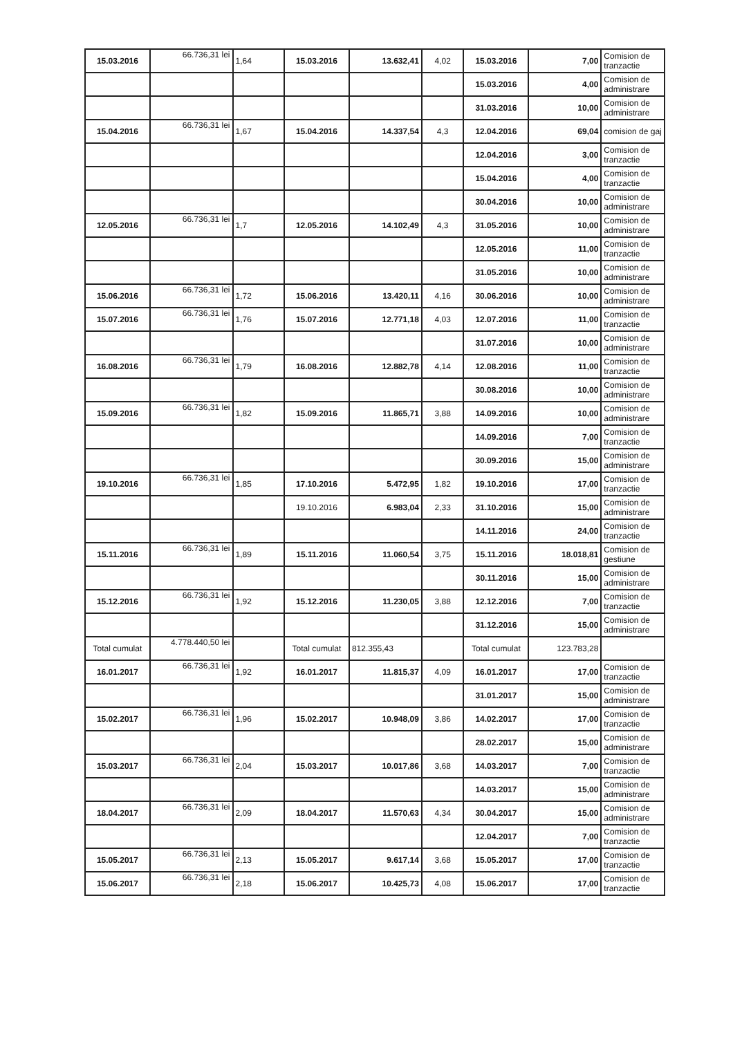| 15.03.2016 | 66.736,31 lei | 1,64 | 15.03.2016 | 13.632,41 | 4,02 | 15.03.2016 | 7,00 | Comision de tranzactie |
| | | | | | | 15.03.2016 | 4,00 | Comision de administrare |
| | | | | | | 31.03.2016 | 10,00 | Comision de administrare |
| 15.04.2016 | 66.736,31 lei | 1,67 | 15.04.2016 | 14.337,54 | 4,3 | 12.04.2016 | 69,04 | comision de gaj |
| | | | | | | 12.04.2016 | 3,00 | Comision de tranzactie |
| | | | | | | 15.04.2016 | 4,00 | Comision de tranzactie |
| | | | | | | 30.04.2016 | 10,00 | Comision de administrare |
| 12.05.2016 | 66.736,31 lei | 1,7 | 12.05.2016 | 14.102,49 | 4,3 | 31.05.2016 | 10,00 | Comision de administrare |
| | | | | | | 12.05.2016 | 11,00 | Comision de tranzactie |
| | | | | | | 31.05.2016 | 10,00 | Comision de administrare |
| 15.06.2016 | 66.736,31 lei | 1,72 | 15.06.2016 | 13.420,11 | 4,16 | 30.06.2016 | 10,00 | Comision de administrare |
| 15.07.2016 | 66.736,31 lei | 1,76 | 15.07.2016 | 12.771,18 | 4,03 | 12.07.2016 | 11,00 | Comision de tranzactie |
| | | | | | | 31.07.2016 | 10,00 | Comision de administrare |
| 16.08.2016 | 66.736,31 lei | 1,79 | 16.08.2016 | 12.882,78 | 4,14 | 12.08.2016 | 11,00 | Comision de tranzactie |
| | | | | | | 30.08.2016 | 10,00 | Comision de administrare |
| 15.09.2016 | 66.736,31 lei | 1,82 | 15.09.2016 | 11.865,71 | 3,88 | 14.09.2016 | 10,00 | Comision de administrare |
| | | | | | | 14.09.2016 | 7,00 | Comision de tranzactie |
| | | | | | | 30.09.2016 | 15,00 | Comision de administrare |
| 19.10.2016 | 66.736,31 lei | 1,85 | 17.10.2016 | 5.472,95 | 1,82 | 19.10.2016 | 17,00 | Comision de tranzactie |
| | | | 19.10.2016 | 6.983,04 | 2,33 | 31.10.2016 | 15,00 | Comision de administrare |
| | | | | | | 14.11.2016 | 24,00 | Comision de tranzactie |
| 15.11.2016 | 66.736,31 lei | 1,89 | 15.11.2016 | 11.060,54 | 3,75 | 15.11.2016 | 18.018,81 | Comision de gestiune |
| | | | | | | 30.11.2016 | 15,00 | Comision de administrare |
| 15.12.2016 | 66.736,31 lei | 1,92 | 15.12.2016 | 11.230,05 | 3,88 | 12.12.2016 | 7,00 | Comision de tranzactie |
| | | | | | | 31.12.2016 | 15,00 | Comision de administrare |
| Total cumulat | 4.778.440,50 lei | | Total cumulat | 812.355,43 | | Total cumulat | 123.783,28 | |
| 16.01.2017 | 66.736,31 lei | 1,92 | 16.01.2017 | 11.815,37 | 4,09 | 16.01.2017 | 17,00 | Comision de tranzactie |
| | | | | | | 31.01.2017 | 15,00 | Comision de administrare |
| 15.02.2017 | 66.736,31 lei | 1,96 | 15.02.2017 | 10.948,09 | 3,86 | 14.02.2017 | 17,00 | Comision de tranzactie |
| | | | | | | 28.02.2017 | 15,00 | Comision de administrare |
| 15.03.2017 | 66.736,31 lei | 2,04 | 15.03.2017 | 10.017,86 | 3,68 | 14.03.2017 | 7,00 | Comision de tranzactie |
| | | | | | | 14.03.2017 | 15,00 | Comision de administrare |
| 18.04.2017 | 66.736,31 lei | 2,09 | 18.04.2017 | 11.570,63 | 4,34 | 30.04.2017 | 15,00 | Comision de administrare |
| | | | | | | 12.04.2017 | 7,00 | Comision de tranzactie |
| 15.05.2017 | 66.736,31 lei | 2,13 | 15.05.2017 | 9.617,14 | 3,68 | 15.05.2017 | 17,00 | Comision de tranzactie |
| 15.06.2017 | 66.736,31 lei | 2,18 | 15.06.2017 | 10.425,73 | 4,08 | 15.06.2017 | 17,00 | Comision de tranzactie |